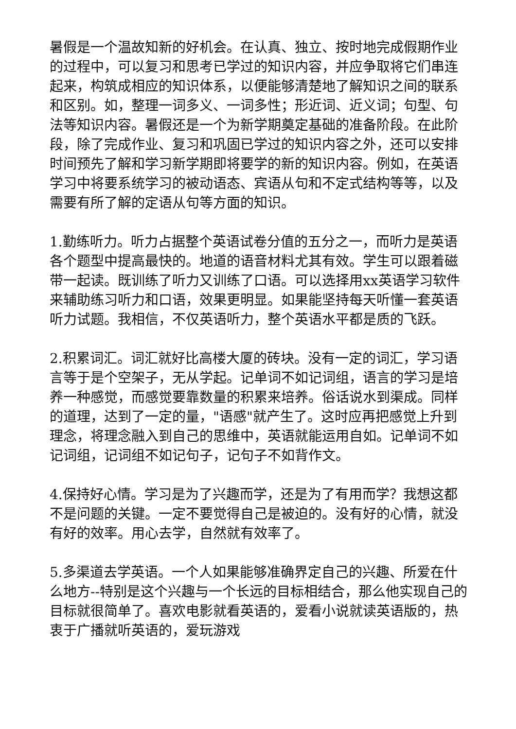暑假是一个温故知新的好机会。在认真、独立、按时地完成假期作业的过程中，可以复习和思考已学过的知识内容，并应争取将它们串连起来，构筑成相应的知识体系，以便能够清楚地了解知识之间的联系和区别。如，整理一词多义、一词多性；形近词、近义词；句型、句法等知识内容。暑假还是一个为新学期奠定基础的准备阶段。在此阶段，除了完成作业、复习和巩固已学过的知识内容之外，还可以安排时间预先了解和学习新学期即将要学的新的知识内容。例如，在英语学习中将要系统学习的被动语态、宾语从句和不定式结构等等，以及需要有所了解的定语从句等方面的知识。
1.勤练听力。听力占据整个英语试卷分值的五分之一，而听力是英语各个题型中提高最快的。地道的语音材料尤其有效。学生可以跟着磁带一起读。既训练了听力又训练了口语。可以选择用xx英语学习软件来辅助练习听力和口语，效果更明显。如果能坚持每天听懂一套英语听力试题。我相信，不仅英语听力，整个英语水平都是质的飞跃。
2.积累词汇。词汇就好比高楼大厦的砖块。没有一定的词汇，学习语言等于是个空架子，无从学起。记单词不如记词组，语言的学习是培养一种感觉，而感觉要靠数量的积累来培养。俗话说水到渠成。同样的道理，达到了一定的量，"语感"就产生了。这时应再把感觉上升到理念，将理念融入到自己的思维中，英语就能运用自如。记单词不如记词组，记词组不如记句子，记句子不如背作文。
4.保持好心情。学习是为了兴趣而学，还是为了有用而学？我想这都不是问题的关键。一定不要觉得自己是被迫的。没有好的心情，就没有好的效率。用心去学，自然就有效率了。
5.多渠道去学英语。一个人如果能够准确界定自己的兴趣、所爱在什么地方--特别是这个兴趣与一个长远的目标相结合，那么他实现自己的目标就很简单了。喜欢电影就看英语的，爱看小说就读英语版的，热衷于广播就听英语的，爱玩游戏